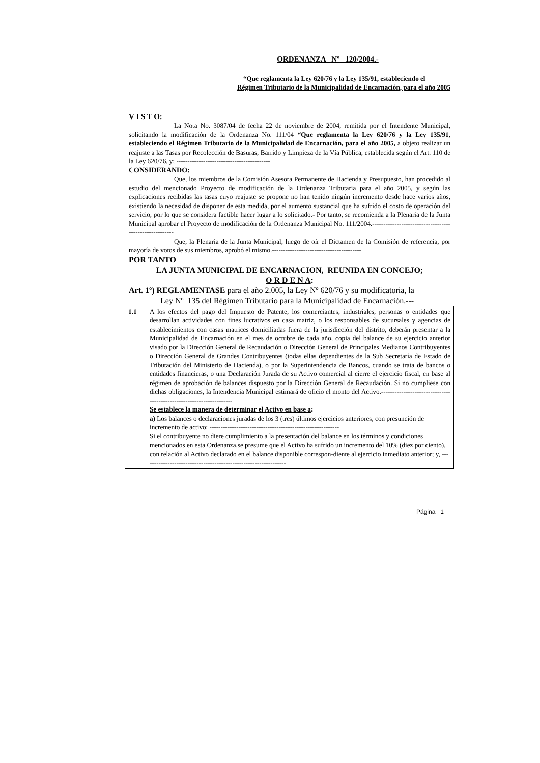ORDENANZA Nº 120/2004.-
“Que reglamenta la Ley 620/76 y la Ley 135/91, estableciendo el
Régimen Tributario de la Municipalidad de Encarnación, para el año 2005
V I S T O:
La Nota No. 3087/04 de fecha 22 de noviembre de 2004, remitida por el Intendente Municipal, solicitando la modificación de la Ordenanza No. 111/04 “Que reglamenta la Ley 620/76 y la Ley 135/91, estableciendo el Régimen Tributario de la Municipalidad de Encarnación, para el año 2005, a objeto realizar un reajuste a las Tasas por Recolección de Basuras, Barrido y Limpieza de la Vía Pública, establecida según el Art. 110 de la Ley 620/76, y; ------------------------------------------
CONSIDERANDO:
Que, los miembros de la Comisión Asesora Permanente de Hacienda y Presupuesto, han procedido al estudio del mencionado Proyecto de modificación de la Ordenanza Tributaria para el año 2005, y según las explicaciones recibidas las tasas cuyo reajuste se propone no han tenido ningún incremento desde hace varios años, existiendo la necesidad de disponer de esta medida, por el aumento sustancial que ha sufrido el costo de operación del servicio, por lo que se considera factible hacer lugar a lo solicitado.- Por tanto, se recomienda a la Plenaria de la Junta Municipal aprobar el Proyecto de modificación de la Ordenanza Municipal No. 111/2004.-------------------------------------------------------
Que, la Plenaria de la Junta Municipal, luego de oír el Dictamen de la Comisión de referencia, por mayoría de votos de sus miembros, aprobó el mismo.----------------------------------------
POR TANTO
LA JUNTA MUNICIPAL DE ENCARNACION, REUNIDA EN CONCEJO;
O R D E N A:
Art. 1º) REGLAMENTASE para el año 2.005, la Ley Nº 620/76 y su modificatoria, la
Ley Nº 135 del Régimen Tributario para la Municipalidad de Encarnación.---
| 1.1 | A los efectos del pago del Impuesto de Patente, los comerciantes, industriales, personas o entidades que desarrollan actividades con fines lucrativos en casa matriz, o los responsables de sucursales y agencias de establecimientos con casas matrices domiciliadas fuera de la jurisdicción del distrito, deberán presentar a la Municipalidad de Encarnación en el mes de octubre de cada año, copia del balance de su ejercicio anterior visado por la Dirección General de Recaudación o Dirección General de Principales Medianos Contribuyentes o Dirección General de Grandes Contribuyentes (todas ellas dependientes de la Sub Secretaría de Estado de Tributación del Ministerio de Hacienda), o por la Superintendencia de Bancos, cuando se trata de bancos o entidades financieras, o una Declaración Jurada de su Activo comercial al cierre el ejercicio fiscal, en base al régimen de aprobación de balances dispuesto por la Dirección General de Recaudación. Si no cumpliese con dichas obligaciones, la Intendencia Municipal estimará de oficio el monto del Activo.-------------------------------------------------------------------- Se establece la manera de determinar el Activo en base a : a) Los balances o declaraciones juradas de los 3 (tres) últimos ejercicios anteriores, con presunción de incremento de activo: ---------------------------------------------------------- Si el contribuyente no diere cumplimiento a la presentación del balance en los términos y condiciones mencionados en esta Ordenanza,se presume que el Activo ha sufrido un incremento del 10% (diez por ciento), con relación al Activo declarado en el balance disponible correspon-diente al ejercicio inmediato anterior; y, ---------------------------------------------------------------- |
Página 1